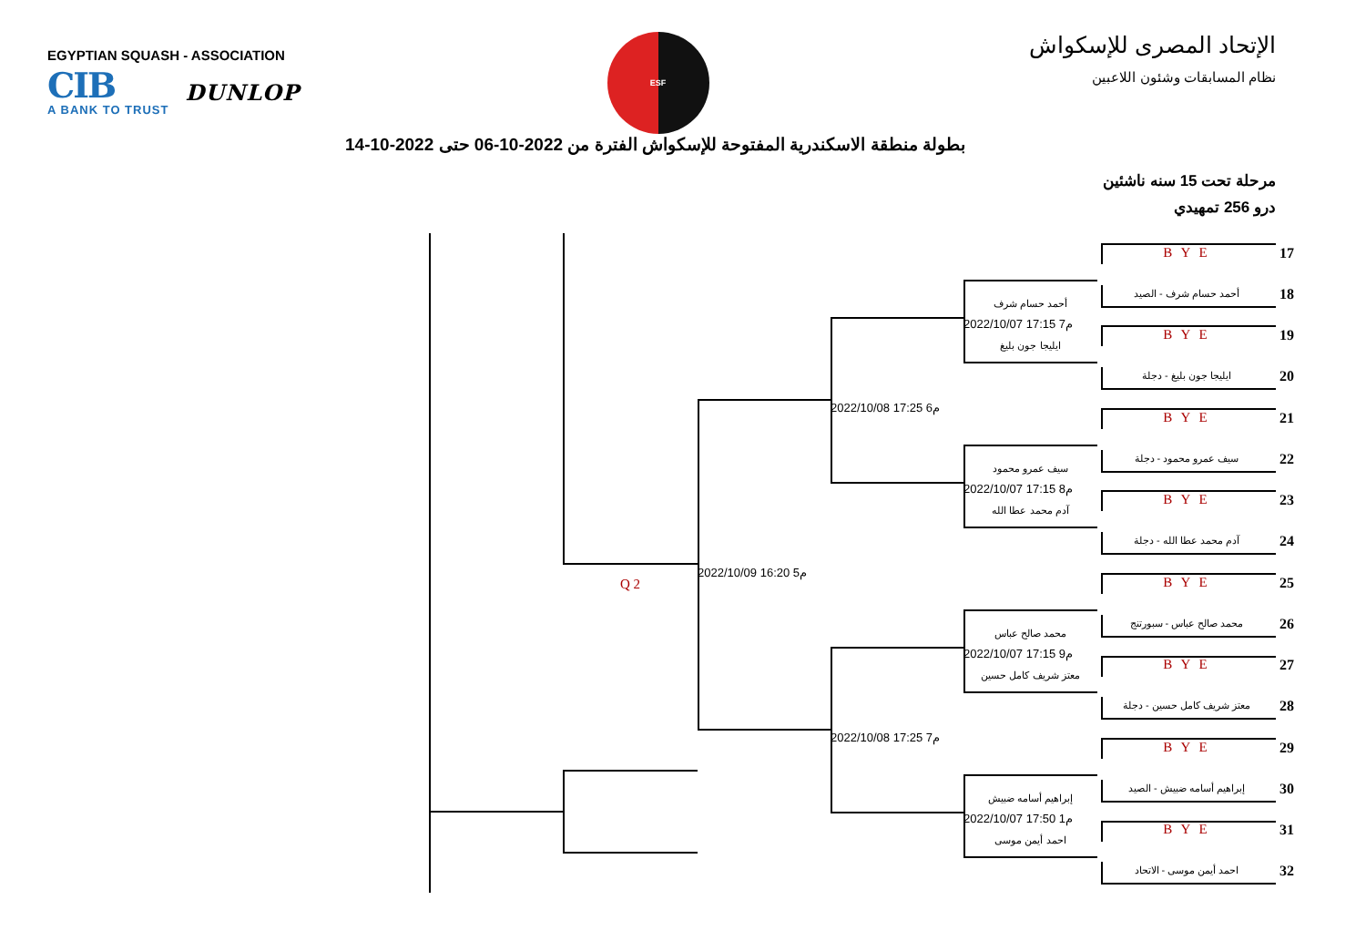EGYPTIAN SQUASH - ASSOCIATION
CIB
A BANK TO TRUST
DUNLOP
ESF
الإتحاد المصرى للإسكواش
نظام المسابقات وشئون اللاعبين
بطولة منطقة الاسكندرية المفتوحة للإسكواش الفترة من 2022-10-06 حتى 2022-10-14
مرحلة تحت 15 سنه ناشئين
درو 256 تمهيدي
B Y E
17
أحمد حسام شرف - الصيد
18
أحمد حسام شرف
2022/10/07 17:15 7م
ايليجا جون بليغ
B Y E
19
ايليجا جون بليغ - دجلة
20
2022/10/08 17:25 6م
B Y E
21
سيف عمرو محمود - دجلة
22
سيف عمرو محمود
2022/10/07 17:15 8م
آدم محمد عطا الله
B Y E
23
آدم محمد عطا الله - دجلة
24
2022/10/09 16:20 5م
B Y E
25
Q 2
محمد صالح عباس - سبورتنج
26
محمد صالح عباس
2022/10/07 17:15 9م
معتز شريف كامل حسين
B Y E
27
معتز شريف كامل حسين - دجلة
28
2022/10/08 17:25 7م
B Y E
29
إبراهيم أسامه ضبيش - الصيد
30
إبراهيم أسامه ضبيش
2022/10/07 17:50 1م
احمد أيمن موسى
B Y E
31
احمد أيمن موسى - الاتحاد
32